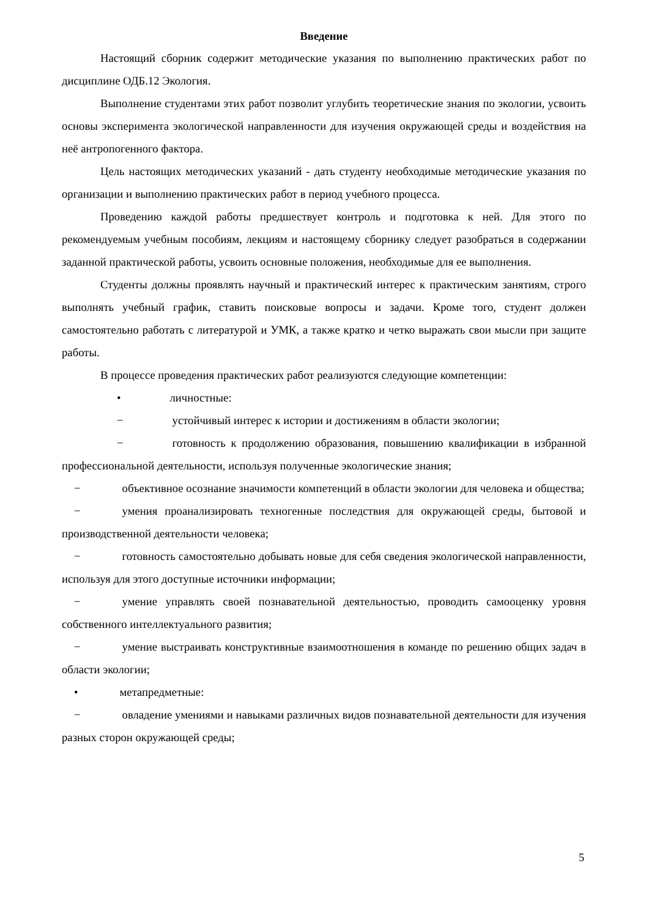Введение
Настоящий сборник содержит методические указания по выполнению практических работ по дисциплине ОДБ.12 Экология.
Выполнение студентами этих работ позволит углубить теоретические знания по экологии, усвоить основы эксперимента экологической направленности для изучения окружающей среды и воздействия на неё антропогенного фактора.
Цель настоящих методических указаний - дать студенту необходимые методические указания по организации и выполнению практических работ в период учебного процесса.
Проведению каждой работы предшествует контроль и подготовка к ней. Для этого по рекомендуемым учебным пособиям, лекциям и настоящему сборнику следует разобраться в содержании заданной практической работы, усвоить основные положения, необходимые для ее выполнения.
Студенты должны проявлять научный и практический интерес к практическим занятиям, строго выполнять учебный график, ставить поисковые вопросы и задачи. Кроме того, студент должен самостоятельно работать с литературой и УМК, а также кратко и четко выражать свои мысли при защите работы.
В процессе проведения практических работ реализуются следующие компетенции:
• личностные:
− устойчивый интерес к истории и достижениям в области экологии;
− готовность к продолжению образования, повышению квалификации в избранной профессиональной деятельности, используя полученные экологические знания;
− объективное осознание значимости компетенций в области экологии для человека и общества;
− умения проанализировать техногенные последствия для окружающей среды, бытовой и производственной деятельности человека;
− готовность самостоятельно добывать новые для себя сведения экологической направленности, используя для этого доступные источники информации;
− умение управлять своей познавательной деятельностью, проводить самооценку уровня собственного интеллектуального развития;
− умение выстраивать конструктивные взаимоотношения в команде по решению общих задач в области экологии;
• метапредметные:
− овладение умениями и навыками различных видов познавательной деятельности для изучения разных сторон окружающей среды;
5